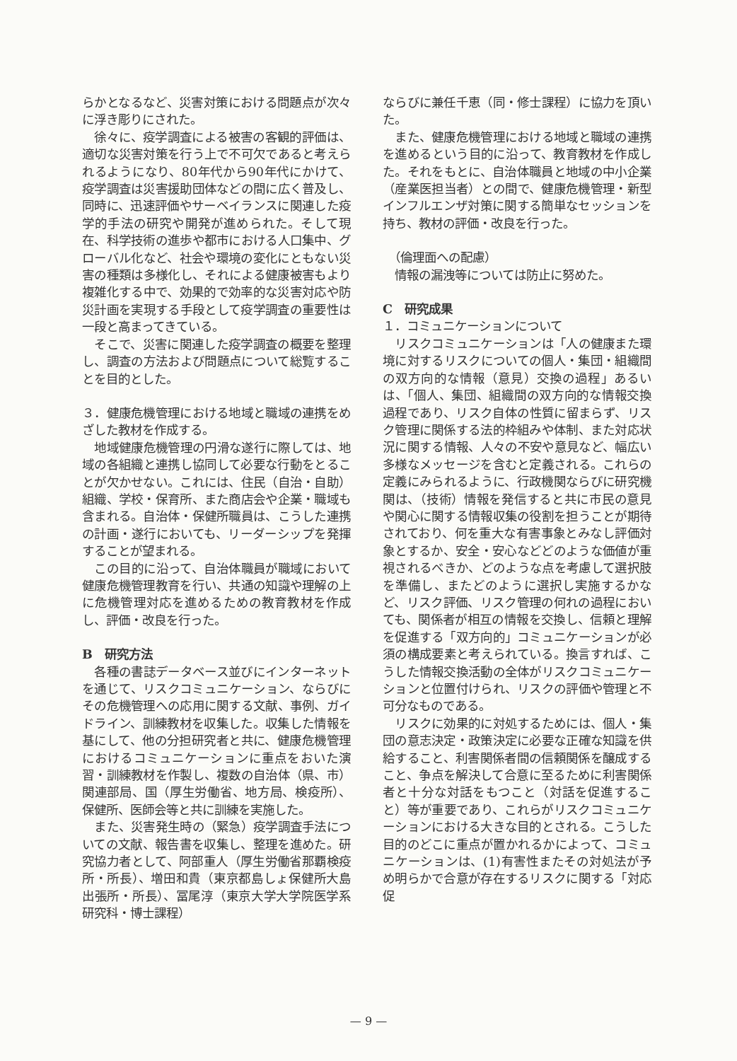らかとなるなど、災害対策における問題点が次々に浮き彫りにされた。
　徐々に、疫学調査による被害の客観的評価は、適切な災害対策を行う上で不可欠であると考えられるようになり、80年代から90年代にかけて、疫学調査は災害援助団体などの間に広く普及し、同時に、迅速評価やサーベイランスに関連した疫学的手法の研究や開発が進められた。そして現在、科学技術の進歩や都市における人口集中、グローバル化など、社会や環境の変化にともない災害の種類は多様化し、それによる健康被害もより複雑化する中で、効果的で効率的な災害対応や防災計画を実現する手段として疫学調査の重要性は一段と高まってきている。
　そこで、災害に関連した疫学調査の概要を整理し、調査の方法および問題点について総覧することを目的とした。
３．健康危機管理における地域と職域の連携をめざした教材を作成する。
　地域健康危機管理の円滑な遂行に際しては、地域の各組織と連携し協同して必要な行動をとることが欠かせない。これには、住民（自治・自助）組織、学校・保育所、また商店会や企業・職域も含まれる。自治体・保健所職員は、こうした連携の計画・遂行においても、リーダーシップを発揮することが望まれる。
　この目的に沿って、自治体職員が職域において健康危機管理教育を行い、共通の知識や理解の上に危機管理対応を進めるための教育教材を作成し、評価・改良を行った。
B　研究方法
　各種の書誌データベース並びにインターネットを通じて、リスクコミュニケーション、ならびにその危機管理への応用に関する文献、事例、ガイドライン、訓練教材を収集した。収集した情報を基にして、他の分担研究者と共に、健康危機管理におけるコミュニケーションに重点をおいた演習・訓練教材を作製し、複数の自治体（県、市）関連部局、国（厚生労働省、地方局、検疫所）、保健所、医師会等と共に訓練を実施した。
　また、災害発生時の（緊急）疫学調査手法についての文献、報告書を収集し、整理を進めた。研究協力者として、阿部重人（厚生労働省那覇検疫所・所長）、増田和貴（東京都島しょ保健所大島出張所・所長）、冨尾淳（東京大学大学院医学系研究科・博士課程）
ならびに兼任千恵（同・修士課程）に協力を頂いた。
　また、健康危機管理における地域と職域の連携を進めるという目的に沿って、教育教材を作成した。それをもとに、自治体職員と地域の中小企業（産業医担当者）との間で、健康危機管理・新型インフルエンザ対策に関する簡単なセッションを持ち、教材の評価・改良を行った。
　（倫理面への配慮）
　情報の漏洩等については防止に努めた。
C　研究成果
１．コミュニケーションについて
　リスクコミュニケーションは「人の健康また環境に対するリスクについての個人・集団・組織間の双方向的な情報（意見）交換の過程」あるいは、「個人、集団、組織間の双方向的な情報交換過程であり、リスク自体の性質に留まらず、リスク管理に関係する法的枠組みや体制、また対応状況に関する情報、人々の不安や意見など、幅広い多様なメッセージを含むと定義される。これらの定義にみられるように、行政機関ならびに研究機関は、（技術）情報を発信すると共に市民の意見や関心に関する情報収集の役割を担うことが期待されており、何を重大な有害事象とみなし評価対象とするか、安全・安心などどのような価値が重視されるべきか、どのような点を考慮して選択肢を準備し、またどのように選択し実施するかなど、リスク評価、リスク管理の何れの過程においても、関係者が相互の情報を交換し、信頼と理解を促進する「双方向的」コミュニケーションが必須の構成要素と考えられている。換言すれば、こうした情報交換活動の全体がリスクコミュニケーションと位置付けられ、リスクの評価や管理と不可分なものである。
　リスクに効果的に対処するためには、個人・集団の意志決定・政策決定に必要な正確な知識を供給すること、利害関係者間の信頼関係を醸成すること、争点を解決して合意に至るために利害関係者と十分な対話をもつこと（対話を促進すること）等が重要であり、これらがリスクコミュニケーションにおける大きな目的とされる。こうした目的のどこに重点が置かれるかによって、コミュニケーションは、(1)有害性またその対処法が予め明らかで合意が存在するリスクに関する「対応促
— 9 —